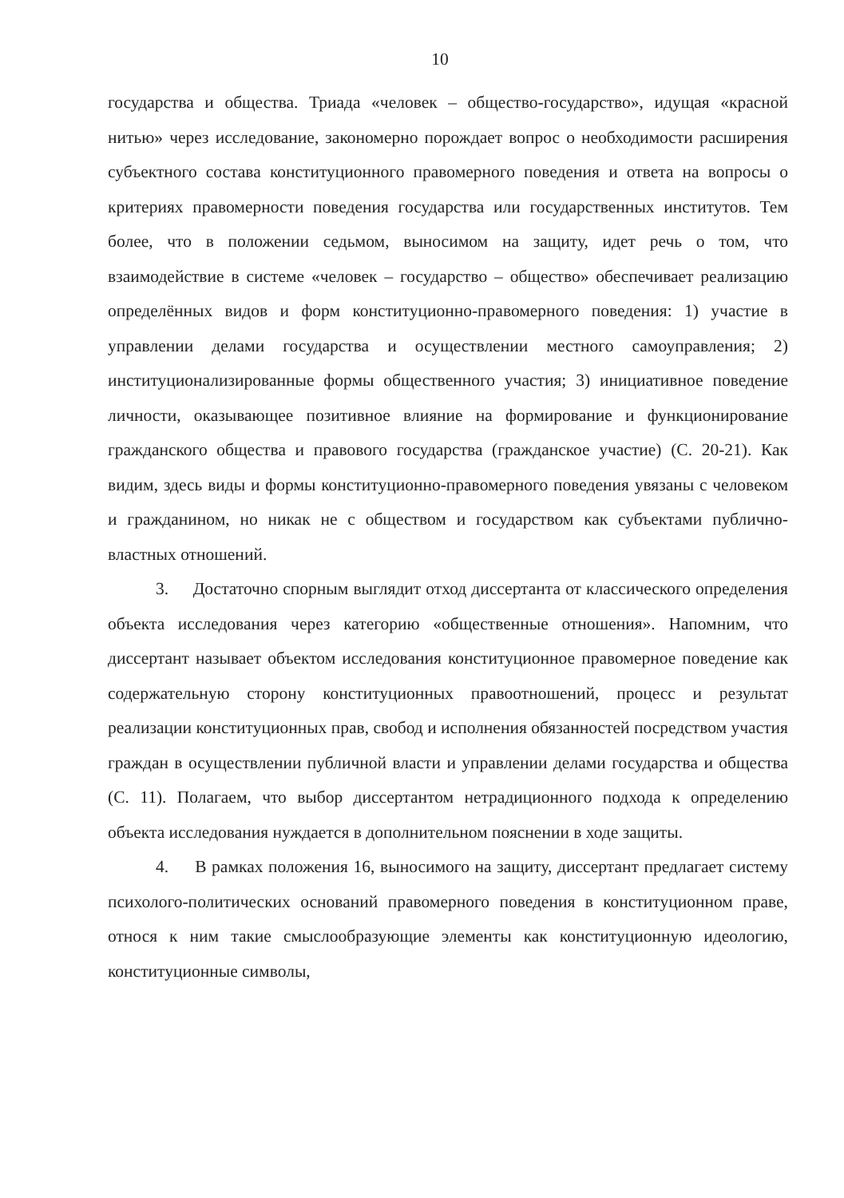10
государства и общества. Триада «человек – общество-государство», идущая «красной нитью» через исследование, закономерно порождает вопрос о необходимости расширения субъектного состава конституционного правомерного поведения и ответа на вопросы о критериях правомерности поведения государства или государственных институтов. Тем более, что в положении седьмом, выносимом на защиту, идет речь о том, что взаимодействие в системе «человек – государство – общество» обеспечивает реализацию определённых видов и форм конституционно-правомерного поведения: 1) участие в управлении делами государства и осуществлении местного самоуправления; 2) институционализированные формы общественного участия; 3) инициативное поведение личности, оказывающее позитивное влияние на формирование и функционирование гражданского общества и правового государства (гражданское участие) (С. 20-21). Как видим, здесь виды и формы конституционно-правомерного поведения увязаны с человеком и гражданином, но никак не с обществом и государством как субъектами публично-властных отношений.
3. Достаточно спорным выглядит отход диссертанта от классического определения объекта исследования через категорию «общественные отношения». Напомним, что диссертант называет объектом исследования конституционное правомерное поведение как содержательную сторону конституционных правоотношений, процесс и результат реализации конституционных прав, свобод и исполнения обязанностей посредством участия граждан в осуществлении публичной власти и управлении делами государства и общества (С. 11). Полагаем, что выбор диссертантом нетрадиционного подхода к определению объекта исследования нуждается в дополнительном пояснении в ходе защиты.
4. В рамках положения 16, выносимого на защиту, диссертант предлагает систему психолого-политических оснований правомерного поведения в конституционном праве, относя к ним такие смыслообразующие элементы как конституционную идеологию, конституционные символы,